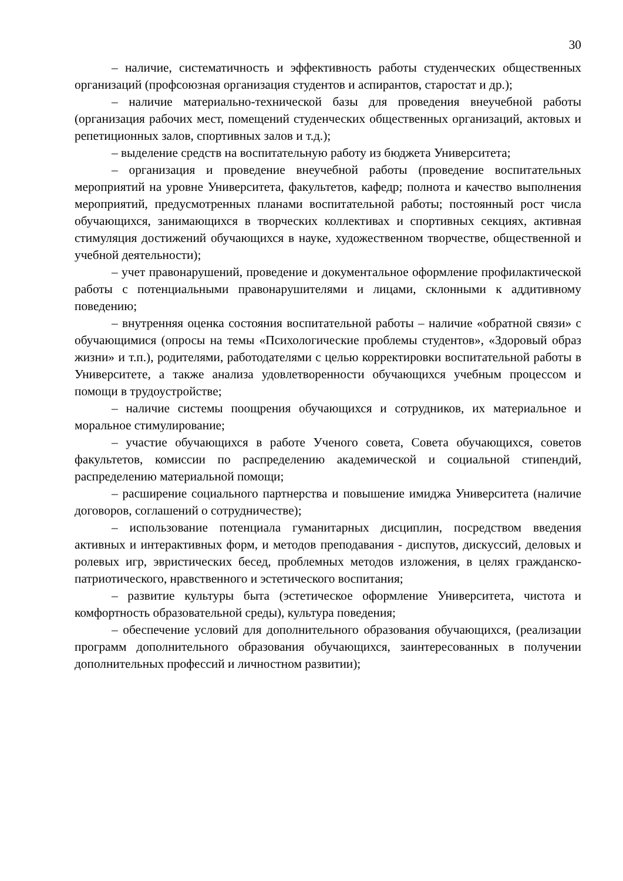30
– наличие, систематичность и эффективность работы студенческих общественных организаций (профсоюзная организация студентов и аспирантов, старостат и др.);
– наличие материально-технической базы для проведения внеучебной работы (организация рабочих мест, помещений студенческих общественных организаций, актовых и репетиционных залов, спортивных залов и т.д.);
– выделение средств на воспитательную работу из бюджета Университета;
– организация и проведение внеучебной работы (проведение воспитательных мероприятий на уровне Университета, факультетов, кафедр; полнота и качество выполнения мероприятий, предусмотренных планами воспитательной работы; постоянный рост числа обучающихся, занимающихся в творческих коллективах и спортивных секциях, активная стимуляция достижений обучающихся в науке, художественном творчестве, общественной и учебной деятельности);
– учет правонарушений, проведение и документальное оформление профилактической работы с потенциальными правонарушителями и лицами, склонными к аддитивному поведению;
– внутренняя оценка состояния воспитательной работы – наличие «обратной связи» с обучающимися (опросы на темы «Психологические проблемы студентов», «Здоровый образ жизни» и т.п.), родителями, работодателями с целью корректировки воспитательной работы в Университете, а также анализа удовлетворенности обучающихся учебным процессом и помощи в трудоустройстве;
– наличие системы поощрения обучающихся и сотрудников, их материальное и моральное стимулирование;
– участие обучающихся в работе Ученого совета, Совета обучающихся, советов факультетов, комиссии по распределению академической и социальной стипендий, распределению материальной помощи;
– расширение социального партнерства и повышение имиджа Университета (наличие договоров, соглашений о сотрудничестве);
– использование потенциала гуманитарных дисциплин, посредством введения активных и интерактивных форм, и методов преподавания - диспутов, дискуссий, деловых и ролевых игр, эвристических бесед, проблемных методов изложения, в целях гражданско-патриотического, нравственного и эстетического воспитания;
– развитие культуры быта (эстетическое оформление Университета, чистота и комфортность образовательной среды), культура поведения;
– обеспечение условий для дополнительного образования обучающихся, (реализации программ дополнительного образования обучающихся, заинтересованных в получении дополнительных профессий и личностном развитии);